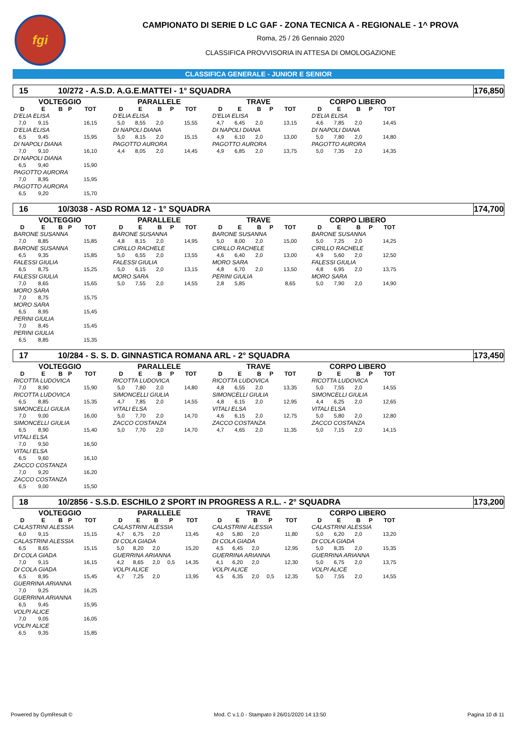fgi
CAMPIONATO DI SERIE D LC GAF - ZONA TECNICA A - REGIONALE - 1^ PROVA
Roma, 25 / 26 Gennaio 2020
CLASSIFICA PROVVISORIA IN ATTESA DI OMOLOGAZIONE
CLASSIFICA GENERALE - JUNIOR E SENIOR
15 10/272 - A.S.D. A.G.E.MATTEI - 1° SQUADRA 176,850
| VOLTEGGIO | | | | |
| --- | --- | --- | --- | --- |
| D | E | B | P | TOT |
| D'ELIA ELISA | | | | |
| 7,0 | 9,15 | | | 16,15 |
| D'ELIA ELISA | | | | |
| 6,5 | 9,45 | | | 15,95 |
| DI NAPOLI DIANA | | | | |
| 7,0 | 9,10 | | | 16,10 |
| DI NAPOLI DIANA | | | | |
| 6,5 | 9,40 | | | 15,90 |
| PAGOTTO AURORA | | | | |
| 7,0 | 8,95 | | | 15,95 |
| PAGOTTO AURORA | | | | |
| 6,5 | 9,20 | | | 15,70 |
| PARALLELE | | | | |
| --- | --- | --- | --- | --- |
| D | E | B | P | TOT |
| D'ELIA ELISA | | | | |
| 5,0 | 8,55 | 2,0 | | 15,55 |
| DI NAPOLI DIANA | | | | |
| 5,0 | 8,15 | 2,0 | | 15,15 |
| PAGOTTO AURORA | | | | |
| 4,4 | 8,05 | 2,0 | | 14,45 |
| TRAVE | | | | |
| --- | --- | --- | --- | --- |
| D | E | B | P | TOT |
| D'ELIA ELISA | | | | |
| 4,7 | 6,45 | 2,0 | | 13,15 |
| DI NAPOLI DIANA | | | | |
| 4,9 | 6,10 | 2,0 | | 13,00 |
| PAGOTTO AURORA | | | | |
| 4,9 | 6,85 | 2,0 | | 13,75 |
| CORPO LIBERO | | | | |
| --- | --- | --- | --- | --- |
| D | E | B | P | TOT |
| D'ELIA ELISA | | | | |
| 4,6 | 7,85 | 2,0 | | 14,45 |
| DI NAPOLI DIANA | | | | |
| 5,0 | 7,80 | 2,0 | | 14,80 |
| PAGOTTO AURORA | | | | |
| 5,0 | 7,35 | 2,0 | | 14,35 |
16 10/3038 - ASD ROMA 12 - 1° SQUADRA 174,700
| VOLTEGGIO | | | | |
| --- | --- | --- | --- | --- |
| D | E | B | P | TOT |
| BARONE SUSANNA | | | | |
| 7,0 | 8,85 | | | 15,85 |
| BARONE SUSANNA | | | | |
| 6,5 | 9,35 | | | 15,85 |
| FALESSI GIULIA | | | | |
| 6,5 | 8,75 | | | 15,25 |
| FALESSI GIULIA | | | | |
| 7,0 | 8,65 | | | 15,65 |
| MORO SARA | | | | |
| 7,0 | 8,75 | | | 15,75 |
| MORO SARA | | | | |
| 6,5 | 8,95 | | | 15,45 |
| PERINI GIULIA | | | | |
| 7,0 | 8,45 | | | 15,45 |
| PERINI GIULIA | | | | |
| 6,5 | 8,85 | | | 15,35 |
| PARALLELE | | | | |
| --- | --- | --- | --- | --- |
| D | E | B | P | TOT |
| BARONE SUSANNA | | | | |
| 4,8 | 8,15 | 2,0 | | 14,95 |
| CIRILLO RACHELE | | | | |
| 5,0 | 6,55 | 2,0 | | 13,55 |
| FALESSI GIULIA | | | | |
| 5,0 | 6,15 | 2,0 | | 13,15 |
| MORO SARA | | | | |
| 5,0 | 7,55 | 2,0 | | 14,55 |
| TRAVE | | | | |
| --- | --- | --- | --- | --- |
| D | E | B | P | TOT |
| BARONE SUSANNA | | | | |
| 5,0 | 8,00 | 2,0 | | 15,00 |
| CIRILLO RACHELE | | | | |
| 4,6 | 6,40 | 2,0 | | 13,00 |
| MORO SARA | | | | |
| 4,8 | 6,70 | 2,0 | | 13,50 |
| PERINI GIULIA | | | | |
| 2,8 | 5,85 | | | 8,65 |
| CORPO LIBERO | | | | |
| --- | --- | --- | --- | --- |
| D | E | B | P | TOT |
| BARONE SUSANNA | | | | |
| 5,0 | 7,25 | 2,0 | | 14,25 |
| CIRILLO RACHELE | | | | |
| 4,9 | 5,60 | 2,0 | | 12,50 |
| FALESSI GIULIA | | | | |
| 4,8 | 6,95 | 2,0 | | 13,75 |
| MORO SARA | | | | |
| 5,0 | 7,90 | 2,0 | | 14,90 |
17 10/284 - S. S. D. GINNASTICA ROMANA ARL - 2° SQUADRA 173,450
| VOLTEGGIO | | | | |
| --- | --- | --- | --- | --- |
| D | E | B | P | TOT |
| RICOTTA LUDOVICA | | | | |
| 7,0 | 8,90 | | | 15,90 |
| RICOTTA LUDOVICA | | | | |
| 6,5 | 8,85 | | | 15,35 |
| SIMONCELLI GIULIA | | | | |
| 7,0 | 9,00 | | | 16,00 |
| SIMONCELLI GIULIA | | | | |
| 6,5 | 8,90 | | | 15,40 |
| VITALI ELSA | | | | |
| 7,0 | 9,50 | | | 16,50 |
| VITALI ELSA | | | | |
| 6,5 | 9,60 | | | 16,10 |
| ZACCO COSTANZA | | | | |
| 7,0 | 9,20 | | | 16,20 |
| ZACCO COSTANZA | | | | |
| 6,5 | 9,00 | | | 15,50 |
| PARALLELE | | | | |
| --- | --- | --- | --- | --- |
| D | E | B | P | TOT |
| RICOTTA LUDOVICA | | | | |
| 5,0 | 7,80 | 2,0 | | 14,80 |
| SIMONCELLI GIULIA | | | | |
| 4,7 | 7,85 | 2,0 | | 14,55 |
| VITALI ELSA | | | | |
| 5,0 | 7,70 | 2,0 | | 14,70 |
| ZACCO COSTANZA | | | | |
| 5,0 | 7,70 | 2,0 | | 14,70 |
| TRAVE | | | | |
| --- | --- | --- | --- | --- |
| D | E | B | P | TOT |
| RICOTTA LUDOVICA | | | | |
| 4,8 | 6,55 | 2,0 | | 13,35 |
| SIMONCELLI GIULIA | | | | |
| 4,8 | 6,15 | 2,0 | | 12,95 |
| VITALI ELSA | | | | |
| 4,6 | 6,15 | 2,0 | | 12,75 |
| ZACCO COSTANZA | | | | |
| 4,7 | 4,65 | 2,0 | | 11,35 |
| CORPO LIBERO | | | | |
| --- | --- | --- | --- | --- |
| D | E | B | P | TOT |
| RICOTTA LUDOVICA | | | | |
| 5,0 | 7,55 | 2,0 | | 14,55 |
| SIMONCELLI GIULIA | | | | |
| 4,4 | 6,25 | 2,0 | | 12,65 |
| VITALI ELSA | | | | |
| 5,0 | 5,80 | 2,0 | | 12,80 |
| ZACCO COSTANZA | | | | |
| 5,0 | 7,15 | 2,0 | | 14,15 |
18 10/2856 - S.S.D. ESCHILO 2 SPORT IN PROGRESS A R.L. - 2° SQUADRA 173,200
| VOLTEGGIO | | | | |
| --- | --- | --- | --- | --- |
| D | E | B | P | TOT |
| CALASTRINI ALESSIA | | | | |
| 6,0 | 9,15 | | | 15,15 |
| CALASTRINI ALESSIA | | | | |
| 6,5 | 8,65 | | | 15,15 |
| DI COLA GIADA | | | | |
| 7,0 | 9,15 | | | 16,15 |
| DI COLA GIADA | | | | |
| 6,5 | 8,95 | | | 15,45 |
| GUERRINA ARIANNA | | | | |
| 7,0 | 9,25 | | | 16,25 |
| GUERRINA ARIANNA | | | | |
| 6,5 | 9,45 | | | 15,95 |
| VOLPI ALICE | | | | |
| 7,0 | 9,05 | | | 16,05 |
| VOLPI ALICE | | | | |
| 6,5 | 9,35 | | | 15,85 |
| PARALLELE | | | | |
| --- | --- | --- | --- | --- |
| D | E | B | P | TOT |
| CALASTRINI ALESSIA | | | | |
| 4,7 | 6,75 | 2,0 | | 13,45 |
| DI COLA GIADA | | | | |
| 5,0 | 8,20 | 2,0 | | 15,20 |
| GUERRINA ARIANNA | | | | |
| 4,2 | 8,65 | 2,0 | 0,5 | 14,35 |
| VOLPI ALICE | | | | |
| 4,7 | 7,25 | 2,0 | | 13,95 |
| TRAVE | | | | |
| --- | --- | --- | --- | --- |
| D | E | B | P | TOT |
| CALASTRINI ALESSIA | | | | |
| 4,0 | 5,80 | 2,0 | | 11,80 |
| DI COLA GIADA | | | | |
| 4,5 | 6,45 | 2,0 | | 12,95 |
| GUERRINA ARIANNA | | | | |
| 4,1 | 6,20 | 2,0 | | 12,30 |
| VOLPI ALICE | | | | |
| 4,5 | 6,35 | 2,0 | 0,5 | 12,35 |
| CORPO LIBERO | | | | |
| --- | --- | --- | --- | --- |
| D | E | B | P | TOT |
| CALASTRINI ALESSIA | | | | |
| 5,0 | 6,20 | 2,0 | | 13,20 |
| DI COLA GIADA | | | | |
| 5,0 | 8,35 | 2,0 | | 15,35 |
| GUERRINA ARIANNA | | | | |
| 5,0 | 6,75 | 2,0 | | 13,75 |
| VOLPI ALICE | | | | |
| 5,0 | 7,55 | 2,0 | | 14,55 |
Powered by GymResult © Mod. C v.1.0 - Stampato il 26/01/2020 14:13:50 Pagina 10 di 11